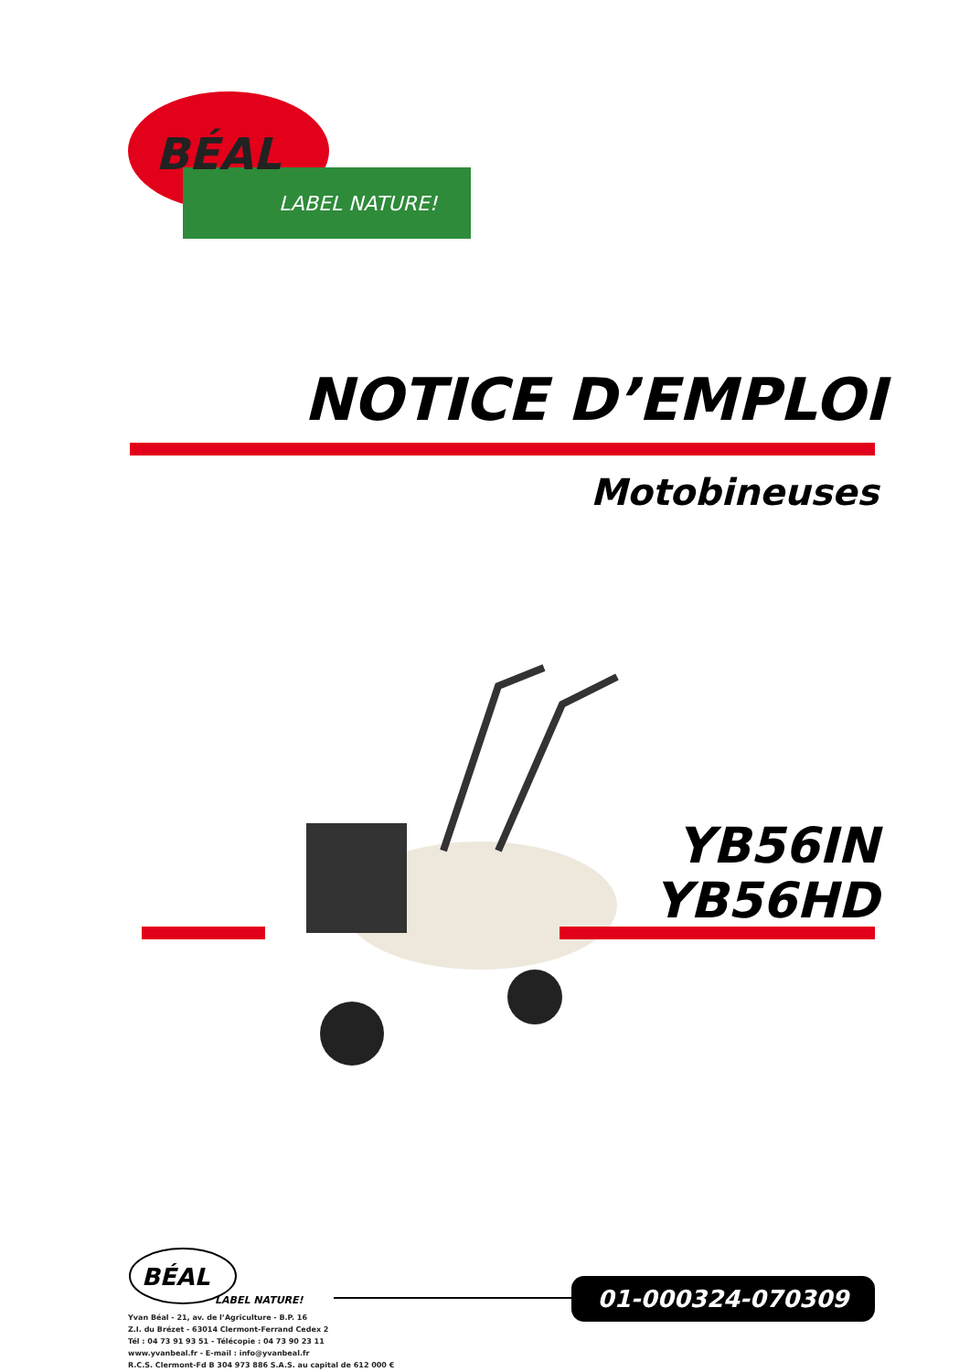BÉAL
LABEL NATURE!
NOTICE D’EMPLOI
Motobineuses
YB56IN
YB56HD
BÉAL
LABEL NATURE!
Yvan Béal - 21, av. de l’Agriculture - B.P. 16
Z.I. du Brézet - 63014 Clermont-Ferrand Cedex 2
Tél : 04 73 91 93 51 - Télécopie : 04 73 90 23 11
www.yvanbeal.fr - E-mail : info@yvanbeal.fr
R.C.S. Clermont-Fd B 304 973 886 S.A.S. au capital de 612 000 €
01-000324-070309